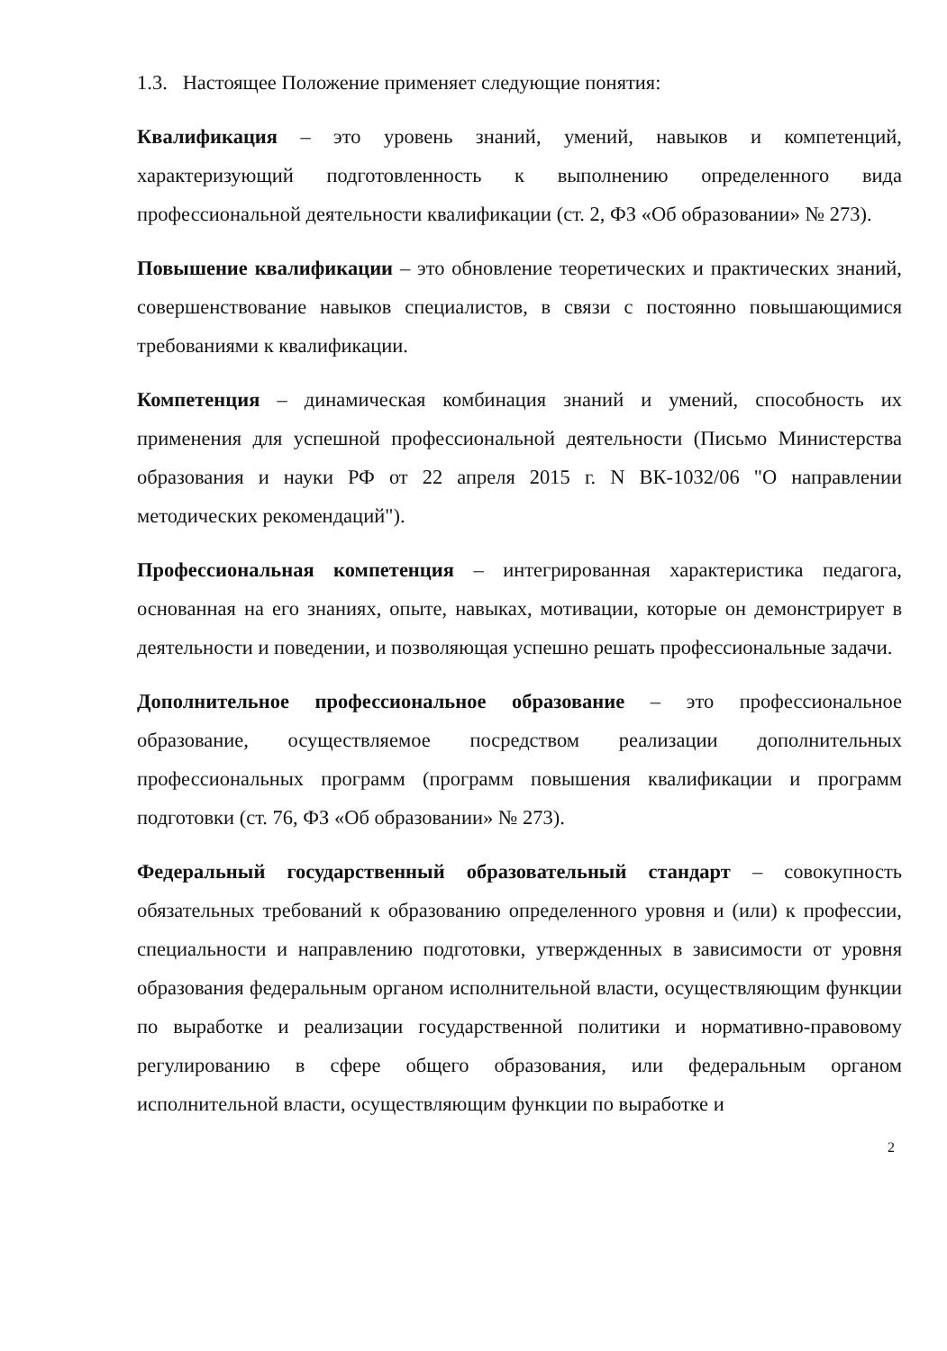1.3. Настоящее Положение применяет следующие понятия:
Квалификация – это уровень знаний, умений, навыков и компетенций, характеризующий подготовленность к выполнению определенного вида профессиональной деятельности квалификации (ст. 2, ФЗ «Об образовании» № 273).
Повышение квалификации – это обновление теоретических и практических знаний, совершенствование навыков специалистов, в связи с постоянно повышающимися требованиями к квалификации.
Компетенция – динамическая комбинация знаний и умений, способность их применения для успешной профессиональной деятельности (Письмо Министерства образования и науки РФ от 22 апреля 2015 г. N ВК-1032/06 "О направлении методических рекомендаций").
Профессиональная компетенция – интегрированная характеристика педагога, основанная на его знаниях, опыте, навыках, мотивации, которые он демонстрирует в деятельности и поведении, и позволяющая успешно решать профессиональные задачи.
Дополнительное профессиональное образование – это профессиональное образование, осуществляемое посредством реализации дополнительных профессиональных программ (программ повышения квалификации и программ подготовки (ст. 76, ФЗ «Об образовании» № 273).
Федеральный государственный образовательный стандарт – совокупность обязательных требований к образованию определенного уровня и (или) к профессии, специальности и направлению подготовки, утвержденных в зависимости от уровня образования федеральным органом исполнительной власти, осуществляющим функции по выработке и реализации государственной политики и нормативно-правовому регулированию в сфере общего образования, или федеральным органом исполнительной власти, осуществляющим функции по выработке и
2